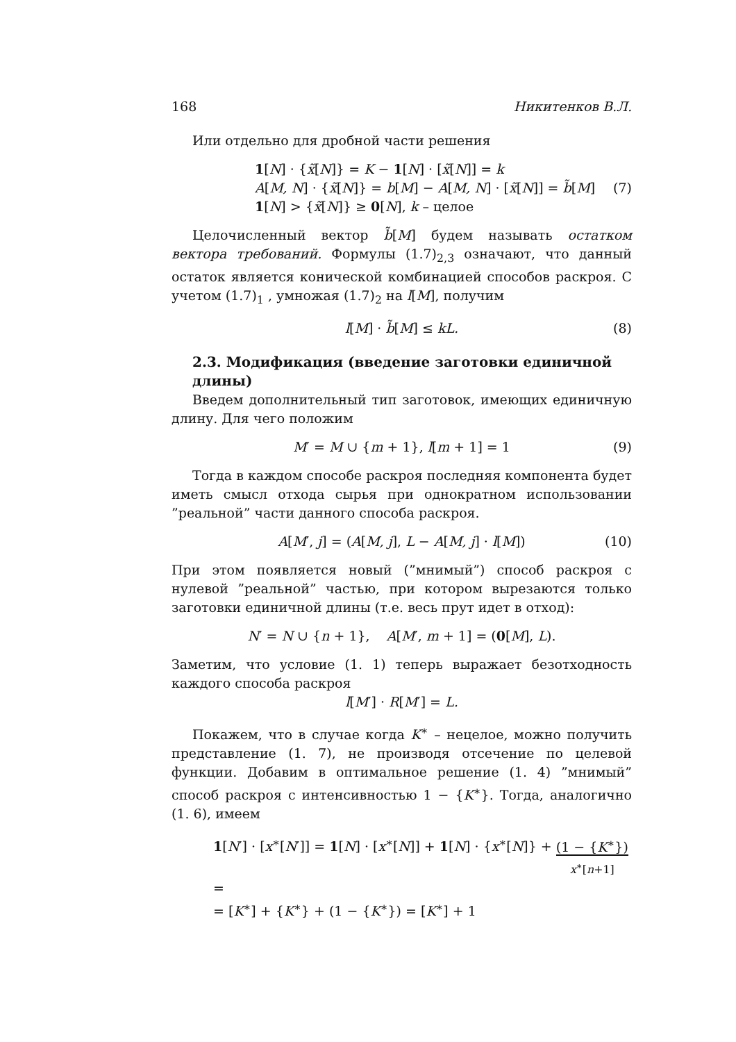168 Никитенков В.Л.
Или отдельно для дробной части решения
1[N] · {x̃[N]} = K − 1[N] · [x̃[N]] = k
A[M, N] · {x̃[N]} = b[M] − A[M, N] · [x̃[N]] = b̃[M]
1[N] > {x̃[N]} ≥ 0[N], k – целое
(7)
Целочисленный вектор b̃[M] будем называть остатком вектора требований. Формулы (1.7)<sub>2,3</sub> означают, что данный остаток является конической комбинацией способов раскроя. С учетом (1.7)<sub>1</sub> , умножая (1.7)<sub>2</sub> на l[M], получим
l[M] · b̃[M] ≤ kL. (8)
2.3. Модификация (введение заготовки единичной длины)
Введем дополнительный тип заготовок, имеющих единичную длину. Для чего положим
M′ = M ∪ {m + 1}, l[m + 1] = 1 (9)
Тогда в каждом способе раскроя последняя компонента будет иметь смысл отхода сырья при однократном использовании ”реальной” части данного способа раскроя.
A[M′, j] = (A[M, j], L − A[M, j] · l[M]) (10)
При этом появляется новый (”мнимый”) способ раскроя с нулевой ”реальной” частью, при котором вырезаются только заготовки единичной длины (т.е. весь прут идет в отход):
N′ = N ∪ {n + 1}, A[M′, m + 1] = (0[M], L).
Заметим, что условие (1. 1) теперь выражает безотходность каждого способа раскроя
l[M′] · R[M′] = L.
Покажем, что в случае когда K<sup>∗</sup> – нецелое, можно получить представление (1. 7), не производя отсечение по целевой функции. Добавим в оптимальное решение (1. 4) ”мнимый” способ раскроя с интенсивностью 1 − {K<sup>∗</sup>}. Тогда, аналогично (1. 6), имеем
1[N′] · [x<sup>∗</sup>[N′]] = 1[N] · [x<sup>∗</sup>[N]] + 1[N] · {x<sup>∗</sup>[N]} + (1 − {K<sup>∗</sup>})
x<sup>∗</sup>[n+1] =
= [K<sup>∗</sup>] + {K<sup>∗</sup>} + (1 − {K<sup>∗</sup>}) = [K<sup>∗</sup>] + 1